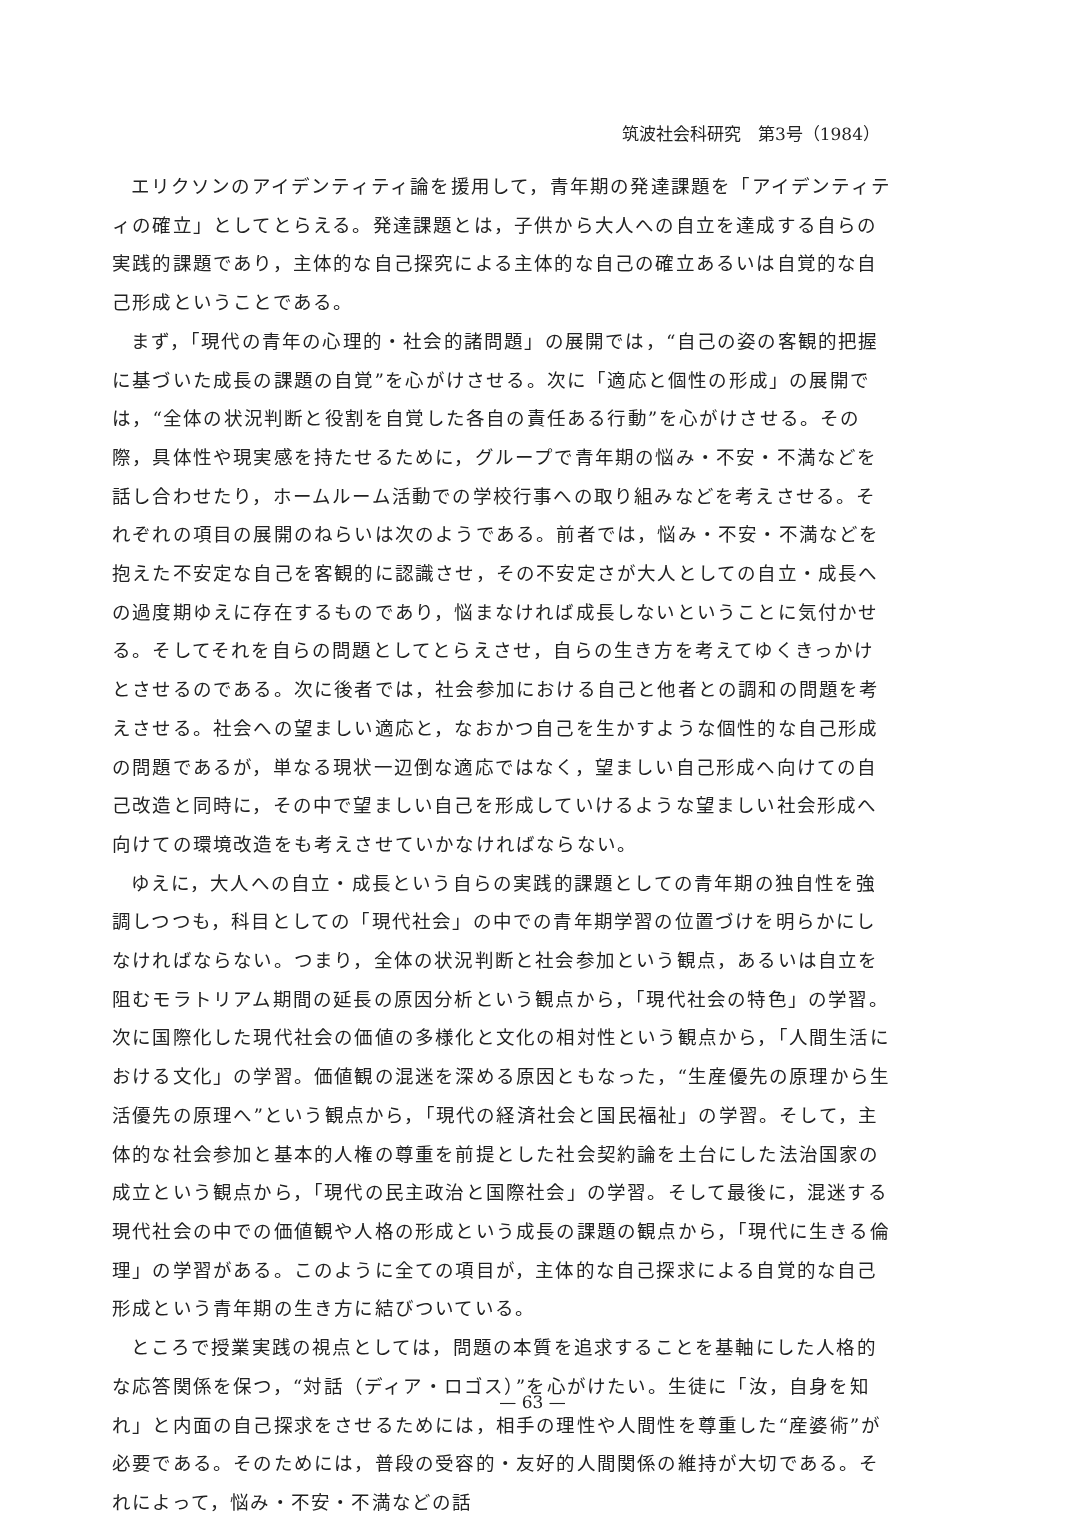筑波社会科研究　第3号（1984）
エリクソンのアイデンティティ論を援用して，青年期の発達課題を「アイデンティティの確立」としてとらえる。発達課題とは，子供から大人への自立を達成する自らの実践的課題であり，主体的な自己探究による主体的な自己の確立あるいは自覚的な自己形成ということである。
まず，「現代の青年の心理的・社会的諸問題」の展開では，“自己の姿の客観的把握に基づいた成長の課題の自覚”を心がけさせる。次に「適応と個性の形成」の展開では，“全体の状況判断と役割を自覚した各自の責任ある行動”を心がけさせる。その際，具体性や現実感を持たせるために，グループで青年期の悩み・不安・不満などを話し合わせたり，ホームルーム活動での学校行事への取り組みなどを考えさせる。それぞれの項目の展開のねらいは次のようである。前者では，悩み・不安・不満などを抱えた不安定な自己を客観的に認識させ，その不安定さが大人としての自立・成長への過度期ゆえに存在するものであり，悩まなければ成長しないということに気付かせる。そしてそれを自らの問題としてとらえさせ，自らの生き方を考えてゆくきっかけとさせるのである。次に後者では，社会参加における自己と他者との調和の問題を考えさせる。社会への望ましい適応と，なおかつ自己を生かすような個性的な自己形成の問題であるが，単なる現状一辺倒な適応ではなく，望ましい自己形成へ向けての自己改造と同時に，その中で望ましい自己を形成していけるような望ましい社会形成へ向けての環境改造をも考えさせていかなければならない。
ゆえに，大人への自立・成長という自らの実践的課題としての青年期の独自性を強調しつつも，科目としての「現代社会」の中での青年期学習の位置づけを明らかにしなければならない。つまり，全体の状況判断と社会参加という観点，あるいは自立を阻むモラトリアム期間の延長の原因分析という観点から，「現代社会の特色」の学習。次に国際化した現代社会の価値の多様化と文化の相対性という観点から，「人間生活における文化」の学習。価値観の混迷を深める原因ともなった，“生産優先の原理から生活優先の原理へ”という観点から，「現代の経済社会と国民福祉」の学習。そして，主体的な社会参加と基本的人権の尊重を前提とした社会契約論を土台にした法治国家の成立という観点から，「現代の民主政治と国際社会」の学習。そして最後に，混迷する現代社会の中での価値観や人格の形成という成長の課題の観点から，「現代に生きる倫理」の学習がある。このように全ての項目が，主体的な自己探求による自覚的な自己形成という青年期の生き方に結びついている。
ところで授業実践の視点としては，問題の本質を追求することを基軸にした人格的な応答関係を保つ，“対話（ディア・ロゴス）”を心がけたい。生徒に「汝，自身を知れ」と内面の自己探求をさせるためには，相手の理性や人間性を尊重した“産婆術”が必要である。そのためには，普段の受容的・友好的人間関係の維持が大切である。それによって，悩み・不安・不満などの話
— 63 —